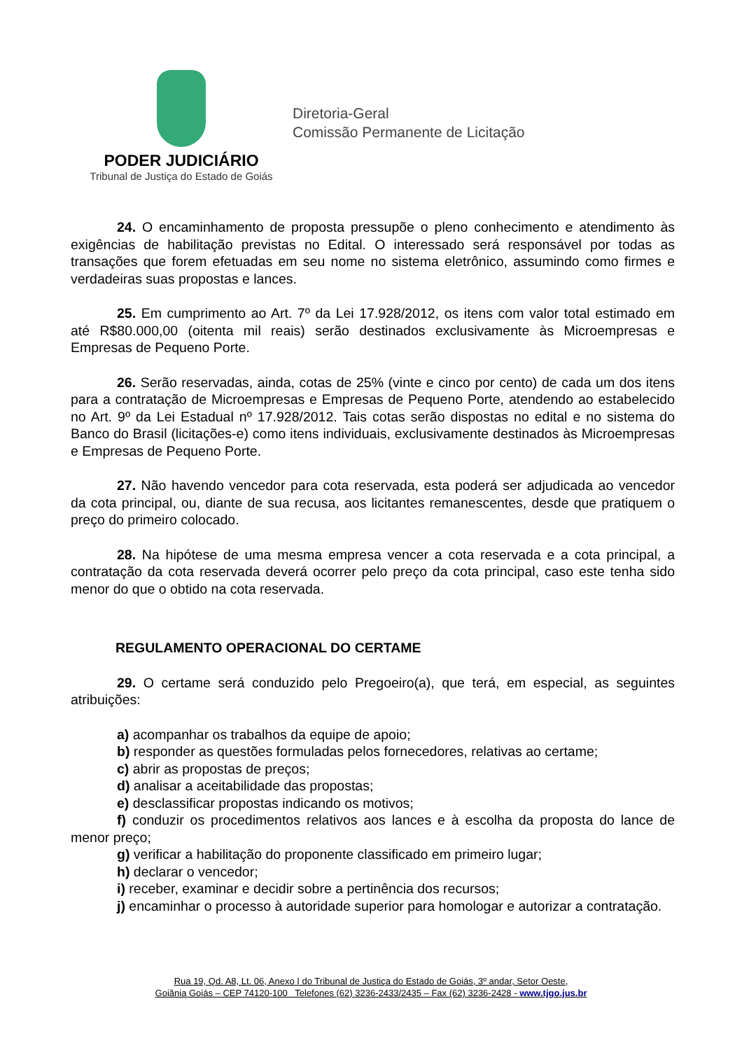PODER JUDICIÁRIO
Tribunal de Justiça do Estado de Goiás
Diretoria-Geral
Comissão Permanente de Licitação
24. O encaminhamento de proposta pressupõe o pleno conhecimento e atendimento às exigências de habilitação previstas no Edital. O interessado será responsável por todas as transações que forem efetuadas em seu nome no sistema eletrônico, assumindo como firmes e verdadeiras suas propostas e lances.
25. Em cumprimento ao Art. 7º da Lei 17.928/2012, os itens com valor total estimado em até R$80.000,00 (oitenta mil reais) serão destinados exclusivamente às Microempresas e Empresas de Pequeno Porte.
26. Serão reservadas, ainda, cotas de 25% (vinte e cinco por cento) de cada um dos itens para a contratação de Microempresas e Empresas de Pequeno Porte, atendendo ao estabelecido no Art. 9º da Lei Estadual nº 17.928/2012. Tais cotas serão dispostas no edital e no sistema do Banco do Brasil (licitações-e) como itens individuais, exclusivamente destinados às Microempresas e Empresas de Pequeno Porte.
27. Não havendo vencedor para cota reservada, esta poderá ser adjudicada ao vencedor da cota principal, ou, diante de sua recusa, aos licitantes remanescentes, desde que pratiquem o preço do primeiro colocado.
28. Na hipótese de uma mesma empresa vencer a cota reservada e a cota principal, a contratação da cota reservada deverá ocorrer pelo preço da cota principal, caso este tenha sido menor do que o obtido na cota reservada.
REGULAMENTO OPERACIONAL DO CERTAME
29. O certame será conduzido pelo Pregoeiro(a), que terá, em especial, as seguintes atribuições:
a) acompanhar os trabalhos da equipe de apoio;
b) responder as questões formuladas pelos fornecedores, relativas ao certame;
c) abrir as propostas de preços;
d) analisar a aceitabilidade das propostas;
e) desclassificar propostas indicando os motivos;
f) conduzir os procedimentos relativos aos lances e à escolha da proposta do lance de menor preço;
g) verificar a habilitação do proponente classificado em primeiro lugar;
h) declarar o vencedor;
i) receber, examinar e decidir sobre a pertinência dos recursos;
j) encaminhar o processo à autoridade superior para homologar e autorizar a contratação.
Rua 19, Qd. A8, Lt. 06, Anexo I do Tribunal de Justiça do Estado de Goiás, 3º andar, Setor Oeste,
Goiânia Goiás – CEP 74120-100 Telefones (62) 3236-2433/2435 – Fax (62) 3236-2428 - www.tjgo.jus.br